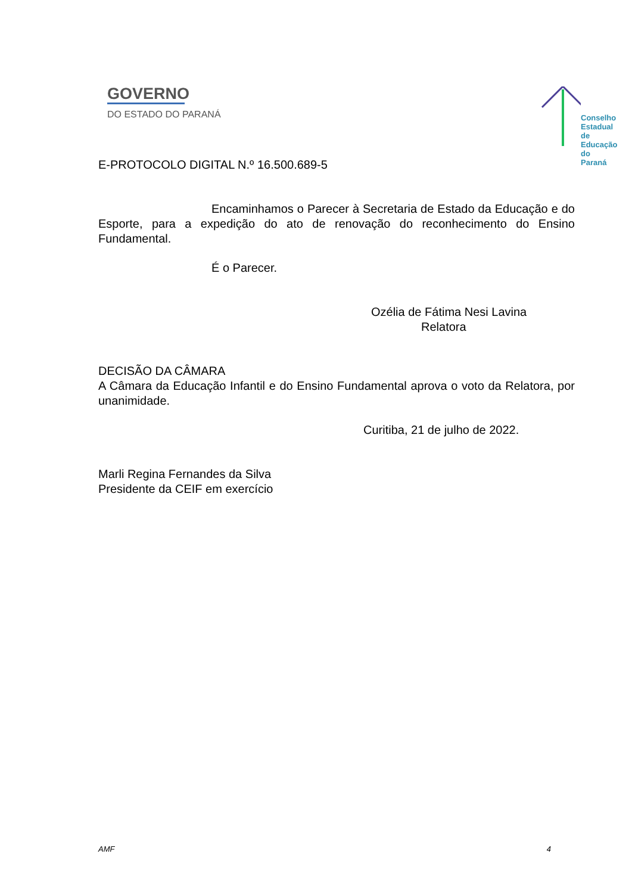GOVERNO
DO ESTADO DO PARANÁ
Conselho
Estadual
de Educação
do Paraná
E-PROTOCOLO DIGITAL N.º 16.500.689-5
Encaminhamos o Parecer à Secretaria de Estado da Educação e do Esporte, para a expedição do ato de renovação do reconhecimento do Ensino Fundamental.
É o Parecer.
Ozélia de Fátima Nesi Lavina
Relatora
DECISÃO DA CÂMARA
A Câmara da Educação Infantil e do Ensino Fundamental aprova o voto da Relatora, por unanimidade.
Curitiba, 21 de julho de 2022.
Marli Regina Fernandes da Silva
Presidente da CEIF em exercício
AMF 4